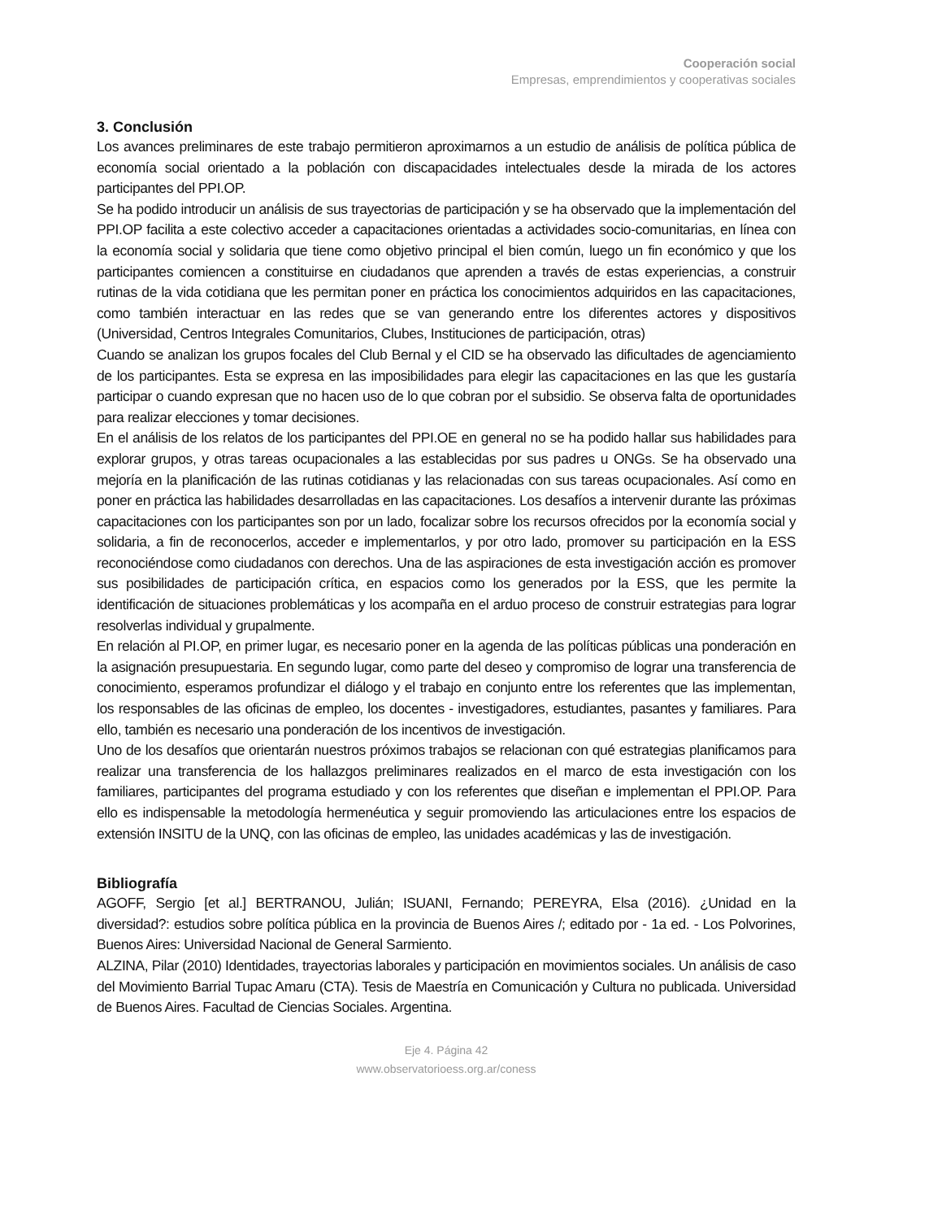Cooperación social
Empresas, emprendimientos y cooperativas sociales
3. Conclusión
Los avances preliminares de este trabajo permitieron aproximarnos a un estudio de análisis de política pública de economía social orientado a la población con discapacidades intelectuales desde la mirada de los actores participantes del PPI.OP.
Se ha podido introducir un análisis de sus trayectorias de participación y se ha observado que la implementación del PPI.OP facilita a este colectivo acceder a capacitaciones orientadas a actividades socio-comunitarias, en línea con la economía social y solidaria que tiene como objetivo principal el bien común, luego un fin económico y que los participantes comiencen a constituirse en ciudadanos que aprenden a través de estas experiencias, a construir rutinas de la vida cotidiana que les permitan poner en práctica los conocimientos adquiridos en las capacitaciones, como también interactuar en las redes que se van generando entre los diferentes actores y dispositivos (Universidad, Centros Integrales Comunitarios, Clubes, Instituciones de participación, otras)
Cuando se analizan los grupos focales del Club Bernal y el CID se ha observado las dificultades de agenciamiento de los participantes. Esta se expresa en las imposibilidades para elegir las capacitaciones en las que les gustaría participar o cuando expresan que no hacen uso de lo que cobran por el subsidio. Se observa falta de oportunidades para realizar elecciones y tomar decisiones.
En el análisis de los relatos de los participantes del PPI.OE en general no se ha podido hallar sus habilidades para explorar grupos, y otras tareas ocupacionales a las establecidas por sus padres u ONGs. Se ha observado una mejoría en la planificación de las rutinas cotidianas y las relacionadas con sus tareas ocupacionales. Así como en poner en práctica las habilidades desarrolladas en las capacitaciones. Los desafíos a intervenir durante las próximas capacitaciones con los participantes son por un lado, focalizar sobre los recursos ofrecidos por la economía social y solidaria, a fin de reconocerlos, acceder e implementarlos, y por otro lado, promover su participación en la ESS reconociéndose como ciudadanos con derechos. Una de las aspiraciones de esta investigación acción es promover sus posibilidades de participación crítica, en espacios como los generados por la ESS, que les permite la identificación de situaciones problemáticas y los acompaña en el arduo proceso de construir estrategias para lograr resolverlas individual y grupalmente.
En relación al PI.OP, en primer lugar, es necesario poner en la agenda de las políticas públicas una ponderación en la asignación presupuestaria. En segundo lugar, como parte del deseo y compromiso de lograr una transferencia de conocimiento, esperamos profundizar el diálogo y el trabajo en conjunto entre los referentes que las implementan, los responsables de las oficinas de empleo, los docentes - investigadores, estudiantes, pasantes y familiares. Para ello, también es necesario una ponderación de los incentivos de investigación.
Uno de los desafíos que orientarán nuestros próximos trabajos se relacionan con qué estrategias planificamos para realizar una transferencia de los hallazgos preliminares realizados en el marco de esta investigación con los familiares, participantes del programa estudiado y con los referentes que diseñan e implementan el PPI.OP. Para ello es indispensable la metodología hermenéutica y seguir promoviendo las articulaciones entre los espacios de extensión INSITU de la UNQ, con las oficinas de empleo, las unidades académicas y las de investigación.
Bibliografía
AGOFF, Sergio [et al.] BERTRANOU, Julián; ISUANI, Fernando; PEREYRA, Elsa (2016). ¿Unidad en la diversidad?: estudios sobre política pública en la provincia de Buenos Aires /; editado por - 1a ed. - Los Polvorines, Buenos Aires: Universidad Nacional de General Sarmiento.
ALZINA, Pilar (2010) Identidades, trayectorias laborales y participación en movimientos sociales. Un análisis de caso del Movimiento Barrial Tupac Amaru (CTA). Tesis de Maestría en Comunicación y Cultura no publicada. Universidad de Buenos Aires. Facultad de Ciencias Sociales. Argentina.
Eje 4. Página 42
www.observatorioess.org.ar/coness